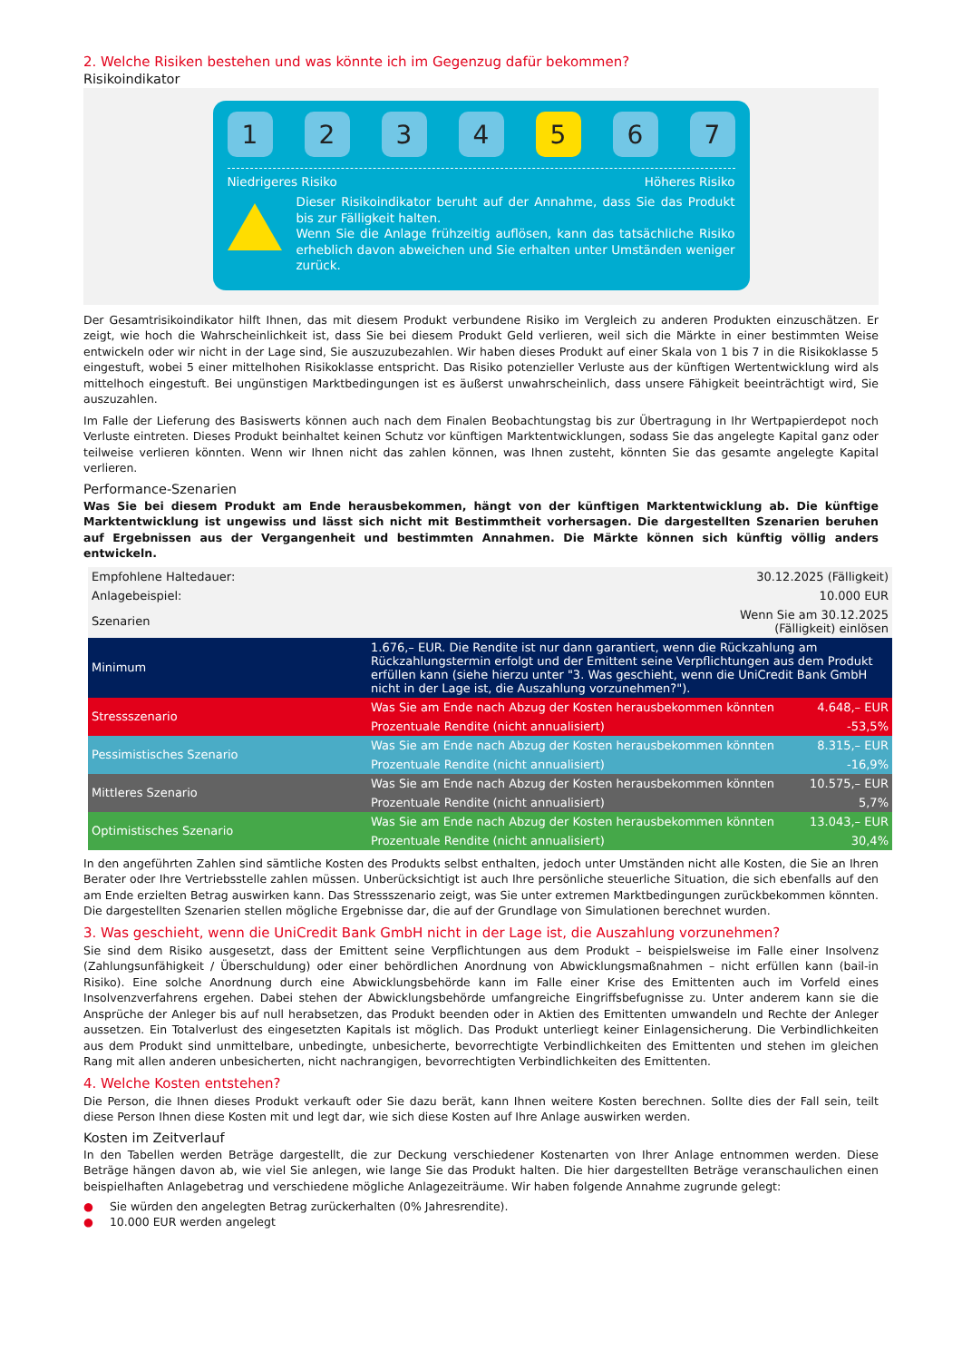2. Welche Risiken bestehen und was könnte ich im Gegenzug dafür bekommen?
Risikoindikator
1 2 3 4 5 6 7
Niedrigeres Risiko Höheres Risiko
Dieser Risikoindikator beruht auf der Annahme, dass Sie das Produkt bis zur Fälligkeit halten.
Wenn Sie die Anlage frühzeitig auflösen, kann das tatsächliche Risiko erheblich davon abweichen und Sie erhalten unter Umständen weniger zurück.
Der Gesamtrisikoindikator hilft Ihnen, das mit diesem Produkt verbundene Risiko im Vergleich zu anderen Produkten einzuschätzen. Er zeigt, wie hoch die Wahrscheinlichkeit ist, dass Sie bei diesem Produkt Geld verlieren, weil sich die Märkte in einer bestimmten Weise entwickeln oder wir nicht in der Lage sind, Sie auszuzubezahlen. Wir haben dieses Produkt auf einer Skala von 1 bis 7 in die Risikoklasse 5 eingestuft, wobei 5 einer mittelhohen Risikoklasse entspricht. Das Risiko potenzieller Verluste aus der künftigen Wertentwicklung wird als mittelhoch eingestuft. Bei ungünstigen Marktbedingungen ist es äußerst unwahrscheinlich, dass unsere Fähigkeit beeinträchtigt wird, Sie auszuzahlen.
Im Falle der Lieferung des Basiswerts können auch nach dem Finalen Beobachtungstag bis zur Übertragung in Ihr Wertpapierdepot noch Verluste eintreten. Dieses Produkt beinhaltet keinen Schutz vor künftigen Marktentwicklungen, sodass Sie das angelegte Kapital ganz oder teilweise verlieren könnten. Wenn wir Ihnen nicht das zahlen können, was Ihnen zusteht, könnten Sie das gesamte angelegte Kapital verlieren.
Performance-Szenarien
Was Sie bei diesem Produkt am Ende herausbekommen, hängt von der künftigen Marktentwicklung ab. Die künftige Marktentwicklung ist ungewiss und lässt sich nicht mit Bestimmtheit vorhersagen. Die dargestellten Szenarien beruhen auf Ergebnissen aus der Vergangenheit und bestimmten Annahmen. Die Märkte können sich künftig völlig anders entwickeln.
| Empfohlene Haltedauer: | 30.12.2025 (Fälligkeit) | |
| Anlagebeispiel: | 10.000 EUR | |
| Szenarien | Wenn Sie am 30.12.2025 (Fälligkeit) einlösen | |
| Minimum | 1.676,– EUR. Die Rendite ist nur dann garantiert, wenn die Rückzahlung am Rückzahlungstermin erfolgt und der Emittent seine Verpflichtungen aus dem Produkt erfüllen kann (siehe hierzu unter "3. Was geschieht, wenn die UniCredit Bank GmbH nicht in der Lage ist, die Auszahlung vorzunehmen?"). | |
| Stressszenario | Was Sie am Ende nach Abzug der Kosten herausbekommen könnten | 4.648,– EUR |
| | Prozentuale Rendite (nicht annualisiert) | -53,5% |
| Pessimistisches Szenario | Was Sie am Ende nach Abzug der Kosten herausbekommen könnten | 8.315,– EUR |
| | Prozentuale Rendite (nicht annualisiert) | -16,9% |
| Mittleres Szenario | Was Sie am Ende nach Abzug der Kosten herausbekommen könnten | 10.575,– EUR |
| | Prozentuale Rendite (nicht annualisiert) | 5,7% |
| Optimistisches Szenario | Was Sie am Ende nach Abzug der Kosten herausbekommen könnten | 13.043,– EUR |
| | Prozentuale Rendite (nicht annualisiert) | 30,4% |
In den angeführten Zahlen sind sämtliche Kosten des Produkts selbst enthalten, jedoch unter Umständen nicht alle Kosten, die Sie an Ihren Berater oder Ihre Vertriebsstelle zahlen müssen. Unberücksichtigt ist auch Ihre persönliche steuerliche Situation, die sich ebenfalls auf den am Ende erzielten Betrag auswirken kann. Das Stressszenario zeigt, was Sie unter extremen Marktbedingungen zurückbekommen könnten. Die dargestellten Szenarien stellen mögliche Ergebnisse dar, die auf der Grundlage von Simulationen berechnet wurden.
3. Was geschieht, wenn die UniCredit Bank GmbH nicht in der Lage ist, die Auszahlung vorzunehmen?
Sie sind dem Risiko ausgesetzt, dass der Emittent seine Verpflichtungen aus dem Produkt – beispielsweise im Falle einer Insolvenz (Zahlungsunfähigkeit / Überschuldung) oder einer behördlichen Anordnung von Abwicklungsmaßnahmen – nicht erfüllen kann (bail-in Risiko). Eine solche Anordnung durch eine Abwicklungsbehörde kann im Falle einer Krise des Emittenten auch im Vorfeld eines Insolvenzverfahrens ergehen. Dabei stehen der Abwicklungsbehörde umfangreiche Eingriffsbefugnisse zu. Unter anderem kann sie die Ansprüche der Anleger bis auf null herabsetzen, das Produkt beenden oder in Aktien des Emittenten umwandeln und Rechte der Anleger aussetzen. Ein Totalverlust des eingesetzten Kapitals ist möglich. Das Produkt unterliegt keiner Einlagensicherung. Die Verbindlichkeiten aus dem Produkt sind unmittelbare, unbedingte, unbesicherte, bevorrechtigte Verbindlichkeiten des Emittenten und stehen im gleichen Rang mit allen anderen unbesicherten, nicht nachrangigen, bevorrechtigten Verbindlichkeiten des Emittenten.
4. Welche Kosten entstehen?
Die Person, die Ihnen dieses Produkt verkauft oder Sie dazu berät, kann Ihnen weitere Kosten berechnen. Sollte dies der Fall sein, teilt diese Person Ihnen diese Kosten mit und legt dar, wie sich diese Kosten auf Ihre Anlage auswirken werden.
Kosten im Zeitverlauf
In den Tabellen werden Beträge dargestellt, die zur Deckung verschiedener Kostenarten von Ihrer Anlage entnommen werden. Diese Beträge hängen davon ab, wie viel Sie anlegen, wie lange Sie das Produkt halten. Die hier dargestellten Beträge veranschaulichen einen beispielhaften Anlagebetrag und verschiedene mögliche Anlagezeiträume. Wir haben folgende Annahme zugrunde gelegt:
● Sie würden den angelegten Betrag zurückerhalten (0% Jahresrendite).
● 10.000 EUR werden angelegt